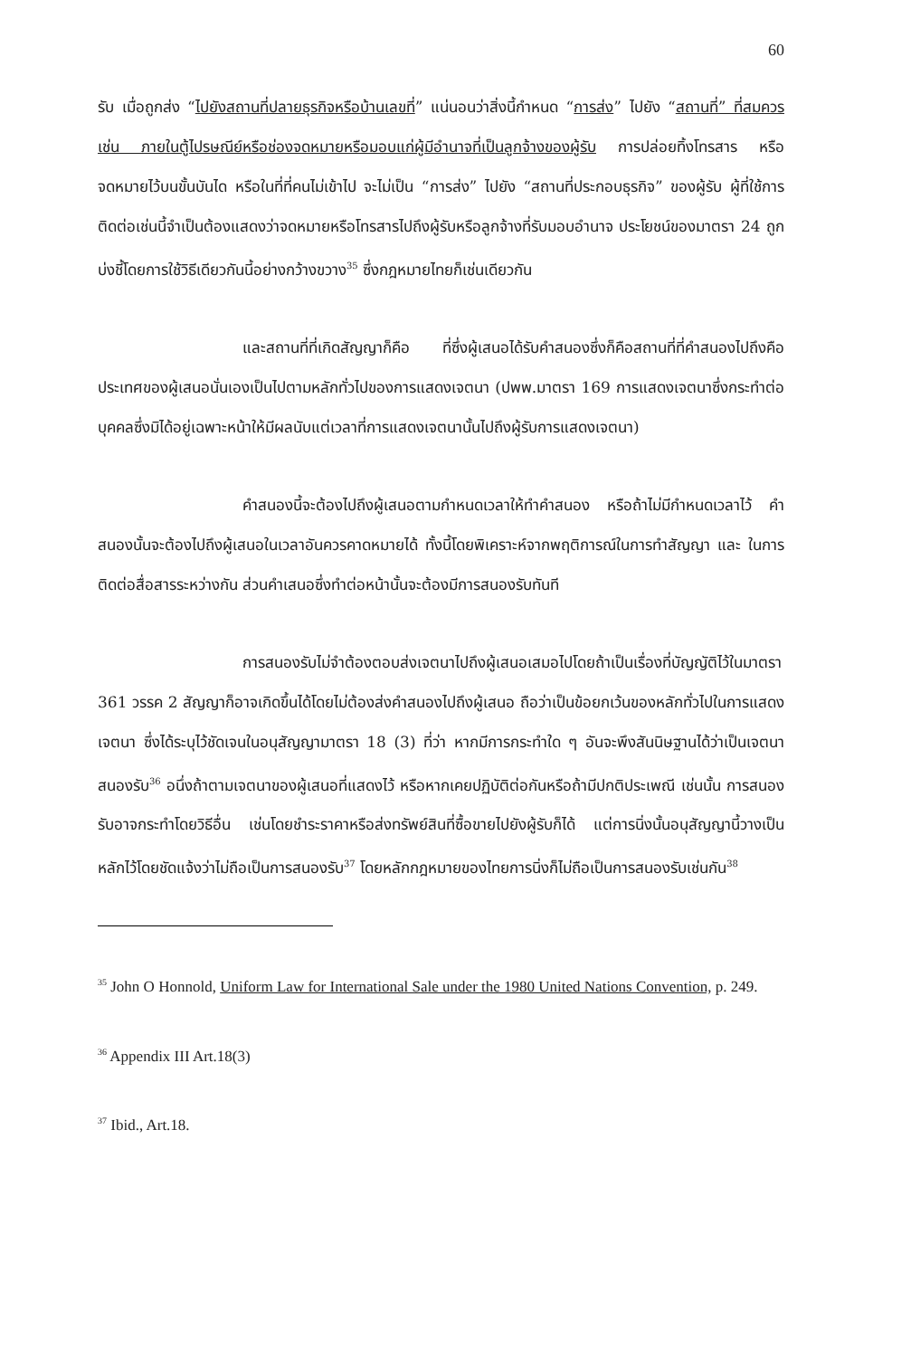60
รับ เมื่อถูกส่ง “ไปยังสถานที่ปลายธุรกิจหรือบ้านเลขที่” แน่นอนว่าสิ่งนี้กำหนด “การส่ง” ไปยัง “สถานที่” ที่สมควรเช่น ภายในตู้ไปรษณีย์หรือช่องจดหมายหรือมอบแก่ผู้มีอำนาจที่เป็นลูกจ้างของผู้รับ การปล่อยทิ้งโทรสาร หรือจดหมายไว้บนขั้นบันได หรือในที่ที่คนไม่เข้าไป จะไม่เป็น “การส่ง” ไปยัง “สถานที่ประกอบธุรกิจ” ของผู้รับ ผู้ที่ใช้การติดต่อเช่นนี้จำเป็นต้องแสดงว่าจดหมายหรือโทรสารไปถึงผู้รับหรือลูกจ้างที่รับมอบอำนาจ ประโยชน์ของมาตรา 24 ถูกบ่งชี้โดยการใช้วิธีเดียวกันนี้อย่างกว้างขวาง<sup>35</sup> ซึ่งกฎหมายไทยก็เช่นเดียวกัน
และสถานที่ที่เกิดสัญญาก็คือ ที่ซึ่งผู้เสนอได้รับคำสนองซึ่งก็คือสถานที่ที่คำสนองไปถึงคือประเทศของผู้เสนอนั่นเองเป็นไปตามหลักทั่วไปของการแสดงเจตนา (ปพพ.มาตรา 169 การแสดงเจตนาซึ่งกระทำต่อบุคคลซึ่งมิได้อยู่เฉพาะหน้าให้มีผลนับแต่เวลาที่การแสดงเจตนานั้นไปถึงผู้รับการแสดงเจตนา)
คำสนองนี้จะต้องไปถึงผู้เสนอตามกำหนดเวลาให้ทำคำสนอง หรือถ้าไม่มีกำหนดเวลาไว้ คำสนองนั้นจะต้องไปถึงผู้เสนอในเวลาอันควรคาดหมายได้ ทั้งนี้โดยพิเคราะห์จากพฤติการณ์ในการทำสัญญา และ ในการติดต่อสื่อสารระหว่างกัน ส่วนคำเสนอซึ่งทำต่อหน้านั้นจะต้องมีการสนองรับทันที
การสนองรับไม่จำต้องตอบส่งเจตนาไปถึงผู้เสนอเสมอไปโดยถ้าเป็นเรื่องที่บัญญัติไว้ในมาตรา 361 วรรค 2 สัญญาก็อาจเกิดขึ้นได้โดยไม่ต้องส่งคำสนองไปถึงผู้เสนอ ถือว่าเป็นข้อยกเว้นของหลักทั่วไปในการแสดงเจตนา ซึ่งได้ระบุไว้ชัดเจนในอนุสัญญามาตรา 18 (3) ที่ว่า หากมีการกระทำใด ๆ อันจะพึงสันนิษฐานได้ว่าเป็นเจตนาสนองรับ<sup>36</sup> อนึ่งถ้าตามเจตนาของผู้เสนอที่แสดงไว้ หรือหากเคยปฏิบัติต่อกันหรือถ้ามีปกติประเพณี เช่นนั้น การสนองรับอาจกระทำโดยวิธีอื่น เช่นโดยชำระราคาหรือส่งทรัพย์สินที่ซื้อขายไปยังผู้รับก็ได้ แต่การนิ่งนั้นอนุสัญญานี้วางเป็นหลักไว้โดยชัดแจ้งว่าไม่ถือเป็นการสนองรับ<sup>37</sup> โดยหลักกฎหมายของไทยการนิ่งก็ไม่ถือเป็นการสนองรับเช่นกัน<sup>38</sup>
<sup>35</sup> John O Honnold, Uniform Law for International Sale under the 1980 United Nations Convention, p. 249.
<sup>36</sup> Appendix III Art.18(3)
<sup>37</sup> Ibid., Art.18.